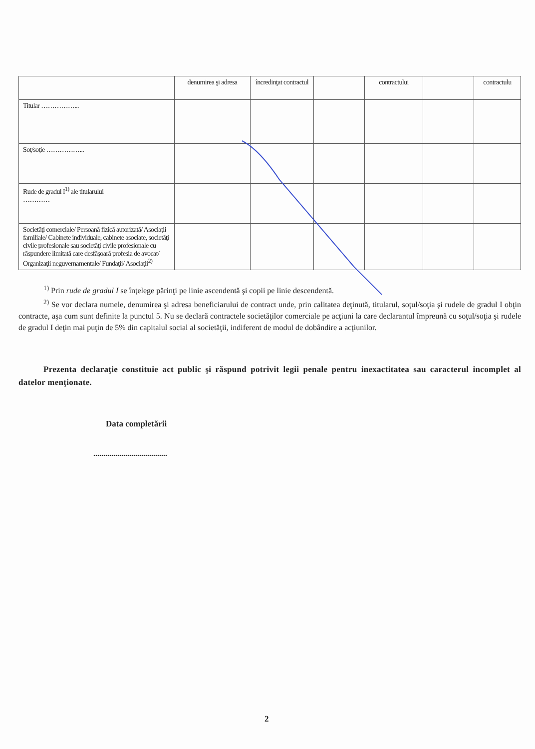| | denumirea şi adresa | încredinţat contractul | | contractului | | contractulu |
| --- | --- | --- | --- | --- | --- | --- |
| Titular ……………... | | | | | | |
| Soţ/soţie ……………... | | | | | | |
| Rude de gradul I<sup>1)</sup> ale titularului ………… | | | | | | |
| Societăţi comerciale/ Persoană fizică autorizată/ Asociaţii familiale/ Cabinete individuale, cabinete asociate, societăţi civile profesionale sau societăţi civile profesionale cu răspundere limitată care desfăşoară profesia de avocat/ Organizaţii neguvernamentale/ Fundaţii/ Asociaţii<sup>2)</sup> | | | | | | |
<sup>1)</sup> Prin rude de gradul I se înţelege părinţi pe linie ascendentă şi copii pe linie descendentă.
<sup>2)</sup> Se vor declara numele, denumirea şi adresa beneficiarului de contract unde, prin calitatea deţinută, titularul, soţul/soţia şi rudele de gradul I obţin contracte, aşa cum sunt definite la punctul 5. Nu se declară contractele societăţilor comerciale pe acţiuni la care declarantul împreună cu soţul/soţia şi rudele de gradul I deţin mai puţin de 5% din capitalul social al societăţii, indiferent de modul de dobândire a acţiunilor.
Prezenta declaraţie constituie act public şi răspund potrivit legii penale pentru inexactitatea sau caracterul incomplet al datelor menţionate.
Data completării
.....................................
2